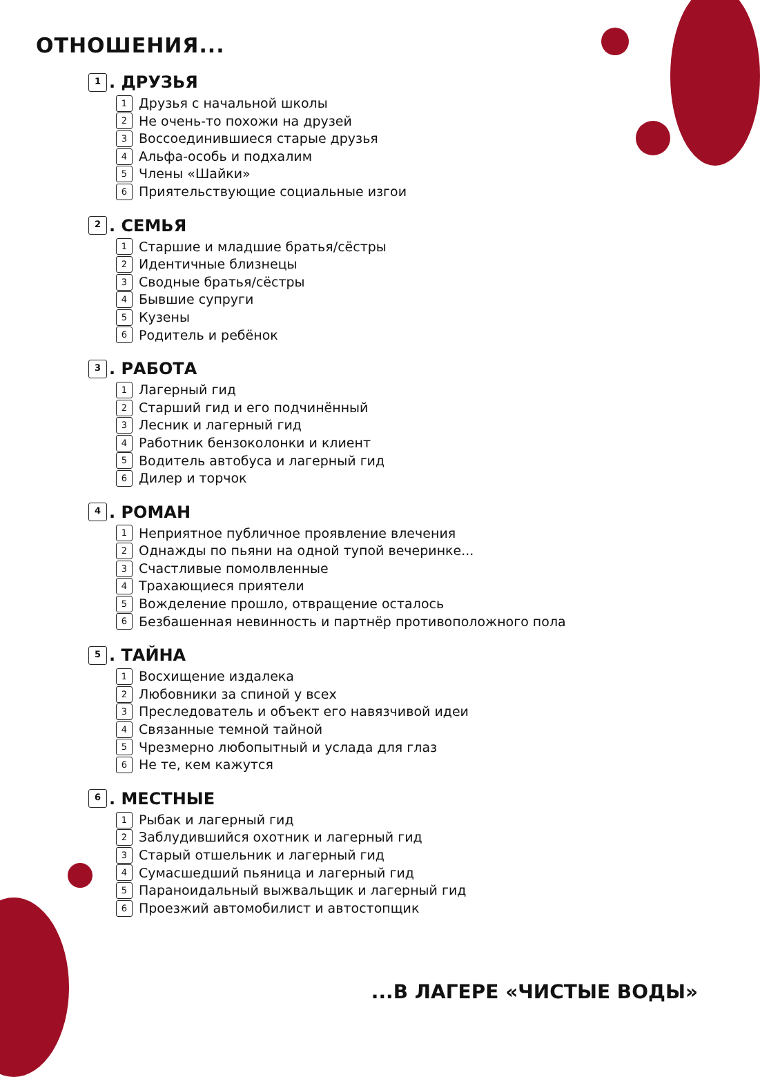ОТНОШЕНИЯ...
1. ДРУЗЬЯ
1 Друзья с начальной школы
2 Не очень-то похожи на друзей
3 Воссоединившиеся старые друзья
4 Альфа-особь и подхалим
5 Члены «Шайки»
6 Приятельствующие социальные изгои
2. СЕМЬЯ
1 Старшие и младшие братья/сёстры
2 Идентичные близнецы
3 Сводные братья/сёстры
4 Бывшие супруги
5 Кузены
6 Родитель и ребёнок
3. РАБОТА
1 Лагерный гид
2 Старший гид и его подчинённый
3 Лесник и лагерный гид
4 Работник бензоколонки и клиент
5 Водитель автобуса и лагерный гид
6 Дилер и торчок
4. РОМАН
1 Неприятное публичное проявление влечения
2 Однажды по пьяни на одной тупой вечеринке...
3 Счастливые помолвленные
4 Трахающиеся приятели
5 Вожделение прошло, отвращение осталось
6 Безбашенная невинность и партнёр противоположного пола
5. ТАЙНА
1 Восхищение издалека
2 Любовники за спиной у всех
3 Преследователь и объект его навязчивой идеи
4 Связанные темной тайной
5 Чрезмерно любопытный и услада для глаз
6 Не те, кем кажутся
6. МЕСТНЫЕ
1 Рыбак и лагерный гид
2 Заблудившийся охотник и лагерный гид
3 Старый отшельник и лагерный гид
4 Сумасшедший пьяница и лагерный гид
5 Параноидальный выжвальщик и лагерный гид
6 Проезжий автомобилист и автостопщик
...В ЛАГЕРЕ «ЧИСТЫЕ ВОДЫ»